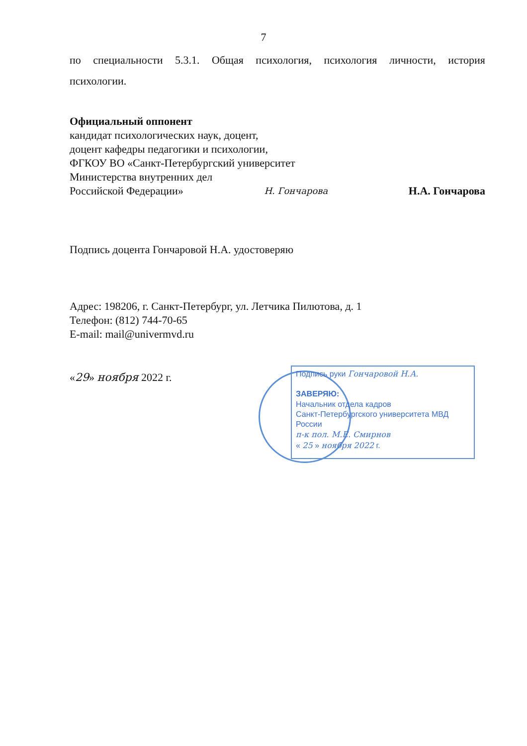7
по специальности 5.3.1. Общая психология, психология личности, история
психологии.
Официальный оппонент
кандидат психологических наук, доцент,
доцент кафедры педагогики и психологии,
ФГКОУ ВО «Санкт-Петербургский университет
Министерства внутренних дел
Российской Федерации» Н. Гончарова Н.А. Гончарова
Подпись доцента Гончаровой Н.А. удостоверяю
Адрес: 198206, г. Санкт-Петербург, ул. Летчика Пилютова, д. 1
Телефон: (812) 744-70-65
E-mail: mail@univermvd.ru
«29» ноября 2022 г.
Подпись руки Гончаровой Н.А.
ЗАВЕРЯЮ:
Начальник отдела кадров
Санкт-Петербургского университета МВД России
п-к пол. М.Е. Смирнов
« 25 » ноября 2022 г.